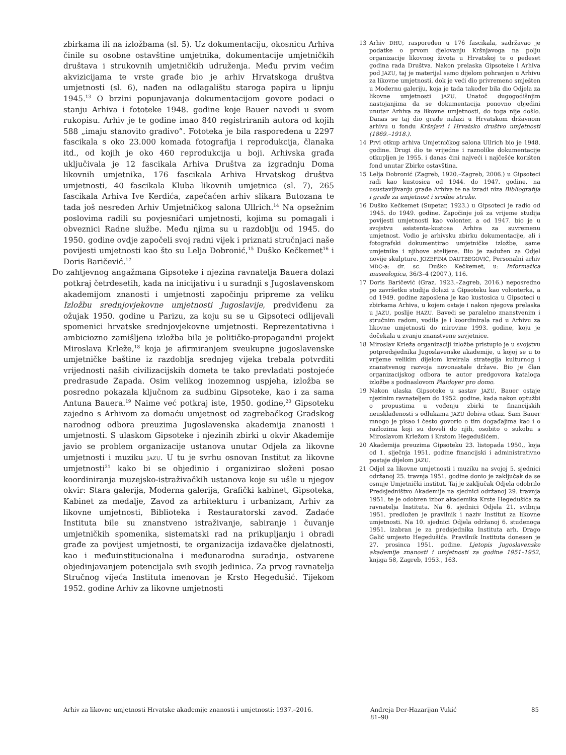zbirkama ili na izložbama (sl. 5). Uz dokumentaciju, okosnicu Arhiva činile su osobne ostavštine umjetnika, dokumentacije umjetničkih društava i strukovnih umjetničkih udruženja. Među prvim većim akvizicijama te vrste građe bio je arhiv Hrvatskoga društva umjetnosti (sl. 6), nađen na odlagalištu staroga papira u lipnju 1945.<sup>13</sup> O brzini popunjavanja dokumentacijom govore podaci o stanju Arhiva i fototeke 1948. godine koje Bauer navodi u svom rukopisu. Arhiv je te godine imao 840 registriranih autora od kojih 588 „imaju stanovito gradivo”. Fototeka je bila raspoređena u 2297 fascikala s oko 23.000 komada fotografija i reprodukcija, članaka itd., od kojih je oko 460 reprodukcija u boji. Arhivska građa uključivala je 12 fascikala Arhiva Društva za izgradnju Doma likovnih umjetnika, 176 fascikala Arhiva Hrvatskog društva umjetnosti, 40 fascikala Kluba likovnih umjetnica (sl. 7), 265 fascikala Arhiva Ive Kerdića, zapečaćen arhiv slikara Butozana te tada još nesređen Arhiv Umjetničkog salona Ullrich.<sup>14</sup> Na opsežnim poslovima radili su povjesničari umjetnosti, kojima su pomagali i obveznici Radne službe. Među njima su u razdoblju od 1945. do 1950. godine ovdje započeli svoj radni vijek i priznati stručnjaci naše povijesti umjetnosti kao što su Lelja Dobronić,<sup>15</sup> Duško Kečkemet<sup>16</sup> i Doris Baričević.<sup>17</sup>
Do zahtjevnog angažmana Gipsoteke i njezina ravnatelja Bauera dolazi potkraj četrdesetih, kada na inicijativu i u suradnji s Jugoslavenskom akademijom znanosti i umjetnosti započinju pripreme za veliku Izložbu srednjovjekovne umjetnosti Jugoslavije, predviđenu za ožujak 1950. godine u Parizu, za koju su se u Gipsoteci odlijevali spomenici hrvatske srednjovjekovne umjetnosti. Reprezentativna i ambiciozno zamišljena izložba bila je političko-propagandni projekt Miroslava Krleže,<sup>18</sup> koja je afirmiranjem sveukupne jugoslavenske umjetničke baštine iz razdoblja srednjeg vijeka trebala potvrditi vrijednosti naših civilizacijskih dometa te tako prevladati postojeće predrasude Zapada. Osim velikog inozemnog uspjeha, izložba se posredno pokazala ključnom za sudbinu Gipsoteke, kao i za sama Antuna Bauera.<sup>19</sup> Naime već potkraj iste, 1950. godine,<sup>20</sup> Gipsoteku zajedno s Arhivom za domaću umjetnost od zagrebačkog Gradskog narodnog odbora preuzima Jugoslavenska akademija znanosti i umjetnosti. S ulaskom Gipsoteke i njezinih zbirki u okvir Akademije javio se problem organizacije ustanova unutar Odjela za likovne umjetnosti i muziku JAZU. U tu je svrhu osnovan Institut za likovne umjetnosti<sup>21</sup> kako bi se objedinio i organizirao složeni posao koordiniranja muzejsko-istraživačkih ustanova koje su ušle u njegov okvir: Stara galerija, Moderna galerija, Grafički kabinet, Gipsoteka, Kabinet za medalje, Zavod za arhitekturu i urbanizam, Arhiv za likovne umjetnosti, Biblioteka i Restauratorski zavod. Zadaće Instituta bile su znanstveno istraživanje, sabiranje i čuvanje umjetničkih spomenika, sistematski rad na prikupljanju i obradi građe za povijest umjetnosti, te organizacija izdavačke djelatnosti, kao i međuinstitucionalna i međunarodna suradnja, ostvarene objedinjavanjem potencijala svih svojih jedinica. Za prvog ravnatelja Stručnog vijeća Instituta imenovan je Krsto Hegedušić. Tijekom 1952. godine Arhiv za likovne umjetnosti
13 Arhiv DHU, raspoređen u 176 fascikala, sadržavao je podatke o prvom djelovanju Kršnjavoga na polju organizacije likovnog života u Hrvatskoj te o pedeset godina rada Društva. Nakon prelaska Gipsoteke i Arhiva pod JAZU, taj je materijal samo dijelom pohranjen u Arhivu za likovne umjetnosti, dok je veći dio privremeno smješten u Modernu galeriju, koja je tada također bila dio Odjela za likovne umjetnosti JAZU. Unatoč dugogodišnjim nastojanjima da se dokumentacija ponovno objedini unutar Arhiva za likovne umjetnosti, do toga nije došlo. Danas se taj dio građe nalazi u Hrvatskom državnom arhivu u fondu Kršnjavi i Hrvatsko društvo umjetnosti (1869.–1918.).
14 Prvi otkup arhiva Umjetničkog salona Ullrich bio je 1948. godine. Drugi dio te vrijedne i raznolike dokumentacije otkupljen je 1955. i danas čini najveći i najčešće korišten fond unutar Zbirke ostavština.
15 Lelja Dobronić (Zagreb, 1920.–Zagreb, 2006.) u Gipsoteci radi kao kustosica od 1944. do 1947. godine, na usustavljivanju građe Arhiva te na izradi niza Bibliografija i građe za umjetnost i srodne struke.
16 Duško Kečkemet (Supetar, 1923.) u Gipsoteci je radio od 1945. do 1949. godine. Započinje još za vrijeme studija povijesti umjetnosti kao volonter, a od 1947. bio je u svojstvu asistenta-kustosa Arhiva za suvremenu umjetnost. Vodio je arhivsku zbirku dokumentacije, ali i fotografski dokumentirao umjetničke izložbe, same umjetnike i njihove atelijere. Bio je zadužen za Odjel novije skulpture. JOZEFINA DAUTBEGOVIĆ, Personalni arhiv MDC-a: dr. sc. Duško Kečkemet, u: Informatica museologica, 36/3–4 (2007.), 116.
17 Doris Baričević (Graz, 1923.–Zagreb, 2016.) neposredno po završetku studija dolazi u Gipsoteku kao volonterka, a od 1949. godine zaposlena je kao kustosica u Gipsoteci u zbirkama Arhiva, u kojem ostaje i nakon njegova prelaska u JAZU, poslije HAZU. Baveći se paralelno znanstvenim i stručnim radom, vodila je i koordinirala rad u Arhivu za likovne umjetnosti do mirovine 1993. godine, koju je dočekala u zvanju znanstvene savjetnice.
18 Miroslav Krleža organizaciji izložbe pristupio je u svojstvu potpredsjednika Jugoslavenske akademije, u kojoj se u to vrijeme velikim dijelom kreirala strategija kulturnog i znanstvenog razvoja novonastale države. Bio je član organizacijskog odbora te autor predgovora kataloga izložbe s podnaslovom Plaidoyer pro domo.
19 Nakon ulaska Gipsoteke u sastav JAZU, Bauer ostaje njezinim ravnateljem do 1952. godine, kada nakon optužbi o propustima u vođenju zbirki te financijskih neusklađenosti s odlukama JAZU dobiva otkaz. Sam Bauer mnogo je pisao i često govorio o tim događajima kao i o razlozima koji su doveli do njih, osobito o sukobu s Miroslavom Krležom i Krstom Hegedušićem.
20 Akademija preuzima Gipsoteku 23. listopada 1950., koja od 1. siječnja 1951. godine financijski i administrativno postaje dijelom JAZU.
21 Odjel za likovne umjetnosti i muziku na svojoj 5. sjednici održanoj 25. travnja 1951. godine donio je zaključak da se osnuje Umjetnički institut. Taj je zaključak Odjela odobrilo Predsjedništvo Akademije na sjednici održanoj 29. travnja 1951. te je odobren izbor akademika Krste Hegedušića za ravnatelja Instituta. Na 6. sjednici Odjela 21. svibnja 1951. predložen je pravilnik i naziv Institut za likovne umjetnosti. Na 10. sjednici Odjela održanoj 6. studenoga 1951. izabran je za predsjednika Instituta arh. Drago Galić umjesto Hegedušića. Pravilnik Instituta donesen je 27. prosinca 1951. godine. Ljetopis Jugoslavenske akademije znanosti i umjetnosti za godine 1951–1952, knjiga 58, Zagreb, 1953., 163.
Arhiv za likovne umjetnosti Hrvatske akademije znanosti i umjetnosti: 1937.–2016. Andreja Der-Hazarijan Vukić
81–90
85